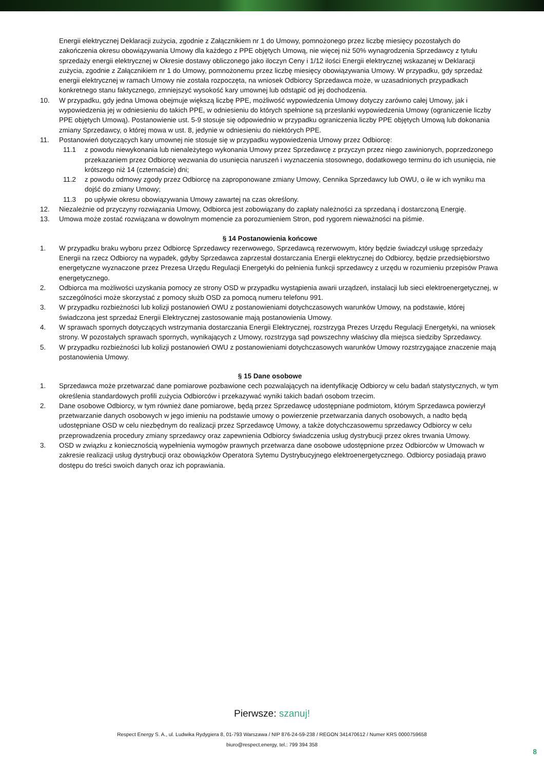Energii elektrycznej Deklaracji zużycia, zgodnie z Załącznikiem nr 1 do Umowy, pomnożonego przez liczbę miesięcy pozostałych do zakończenia okresu obowiązywania Umowy dla każdego z PPE objętych Umową, nie więcej niż 50% wynagrodzenia Sprzedawcy z tytułu sprzedaży energii elektrycznej w Okresie dostawy obliczonego jako iloczyn Ceny i 1/12 ilości Energii elektrycznej wskazanej w Deklaracji zużycia, zgodnie z Załącznikiem nr 1 do Umowy, pomnożonemu przez liczbę miesięcy obowiązywania Umowy. W przypadku, gdy sprzedaż energii elektrycznej w ramach Umowy nie została rozpoczęta, na wniosek Odbiorcy Sprzedawca może, w uzasadnionych przypadkach konkretnego stanu faktycznego, zmniejszyć wysokość kary umownej lub odstąpić od jej dochodzenia.
10. W przypadku, gdy jedna Umowa obejmuje większą liczbę PPE, możliwość wypowiedzenia Umowy dotyczy zarówno całej Umowy, jak i wypowiedzenia jej w odniesieniu do takich PPE, w odniesieniu do których spełnione są przesłanki wypowiedzenia Umowy (ograniczenie liczby PPE objętych Umową). Postanowienie ust. 5-9 stosuje się odpowiednio w przypadku ograniczenia liczby PPE objętych Umową lub dokonania zmiany Sprzedawcy, o której mowa w ust. 8, jedynie w odniesieniu do niektórych PPE.
11. Postanowień dotyczących kary umownej nie stosuje się w przypadku wypowiedzenia Umowy przez Odbiorcę:
11.1 z powodu niewykonania lub nienależytego wykonania Umowy przez Sprzedawcę z przyczyn przez niego zawinionych, poprzedzonego przekazaniem przez Odbiorcę wezwania do usunięcia naruszeń i wyznaczenia stosownego, dodatkowego terminu do ich usunięcia, nie krótszego niż 14 (czternaście) dni;
11.2 z powodu odmowy zgody przez Odbiorcę na zaproponowane zmiany Umowy, Cennika Sprzedawcy lub OWU, o ile w ich wyniku ma dojść do zmiany Umowy;
11.3 po upływie okresu obowiązywania Umowy zawartej na czas określony.
12. Niezależnie od przyczyny rozwiązania Umowy, Odbiorca jest zobowiązany do zapłaty należności za sprzedaną i dostarczoną Energię.
13. Umowa może zostać rozwiązana w dowolnym momencie za porozumieniem Stron, pod rygorem nieważności na piśmie.
§ 14 Postanowienia końcowe
1. W przypadku braku wyboru przez Odbiorcę Sprzedawcy rezerwowego, Sprzedawcą rezerwowym, który będzie świadczył usługę sprzedaży Energii na rzecz Odbiorcy na wypadek, gdyby Sprzedawca zaprzestał dostarczania Energii elektrycznej do Odbiorcy, będzie przedsiębiorstwo energetyczne wyznaczone przez Prezesa Urzędu Regulacji Energetyki do pełnienia funkcji sprzedawcy z urzędu w rozumieniu przepisów Prawa energetycznego.
2. Odbiorca ma możliwości uzyskania pomocy ze strony OSD w przypadku wystąpienia awarii urządzeń, instalacji lub sieci elektroenergetycznej, w szczególności może skorzystać z pomocy służb OSD za pomocą numeru telefonu 991.
3. W przypadku rozbieżności lub kolizji postanowień OWU z postanowieniami dotychczasowych warunków Umowy, na podstawie, której świadczona jest sprzedaż Energii Elektrycznej zastosowanie mają postanowienia Umowy.
4. W sprawach spornych dotyczących wstrzymania dostarczania Energii Elektrycznej, rozstrzyga Prezes Urzędu Regulacji Energetyki, na wniosek strony. W pozostałych sprawach spornych, wynikających z Umowy, rozstrzyga sąd powszechny właściwy dla miejsca siedziby Sprzedawcy.
5. W przypadku rozbieżności lub kolizji postanowień OWU z postanowieniami dotychczasowych warunków Umowy rozstrzygające znaczenie mają postanowienia Umowy.
§ 15 Dane osobowe
1. Sprzedawca może przetwarzać dane pomiarowe pozbawione cech pozwalających na identyfikację Odbiorcy w celu badań statystycznych, w tym określenia standardowych profili zużycia Odbiorców i przekazywać wyniki takich badań osobom trzecim.
2. Dane osobowe Odbiorcy, w tym również dane pomiarowe, będą przez Sprzedawcę udostępniane podmiotom, którym Sprzedawca powierzył przetwarzanie danych osobowych w jego imieniu na podstawie umowy o powierzenie przetwarzania danych osobowych, a nadto będą udostępniane OSD w celu niezbędnym do realizacji przez Sprzedawcę Umowy, a także dotychczasowemu sprzedawcy Odbiorcy w celu przeprowadzenia procedury zmiany sprzedawcy oraz zapewnienia Odbiorcy świadczenia usług dystrybucji przez okres trwania Umowy.
3. OSD w związku z koniecznością wypełnienia wymogów prawnych przetwarza dane osobowe udostępnione przez Odbiorców w Umowach w zakresie realizacji usług dystrybucji oraz obowiązków Operatora Sytemu Dystrybucyjnego elektroenergetycznego. Odbiorcy posiadają prawo dostępu do treści swoich danych oraz ich poprawiania.
Pierwsze: szanuj!
Respect Energy S. A., ul. Ludwika Rydygiera 8, 01-793 Warszawa / NIP 876-24-59-238 / REGON 341470612 / Numer KRS 0000759658
biuro@respect.energy, tel.: 799 394 358
8